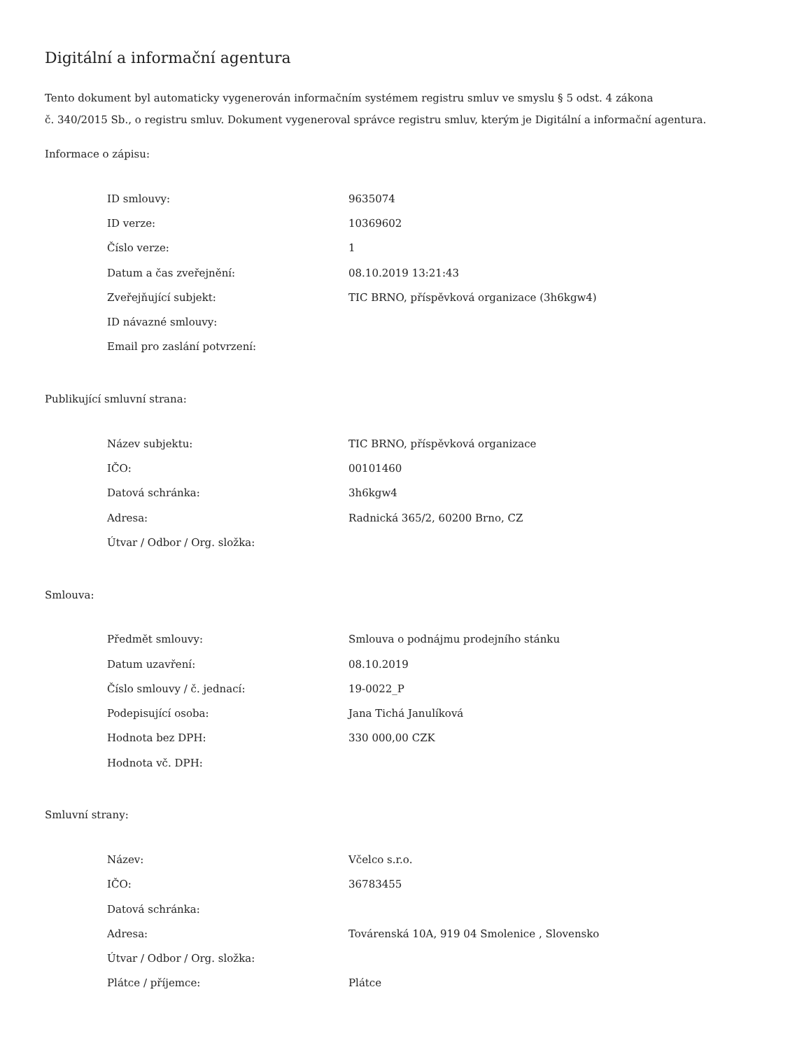Digitální a informační agentura
Tento dokument byl automaticky vygenerován informačním systémem registru smluv ve smyslu § 5 odst. 4 zákona
č. 340/2015 Sb., o registru smluv. Dokument vygeneroval správce registru smluv, kterým je Digitální a informační agentura.
Informace o zápisu:
| ID smlouvy: | 9635074 |
| ID verze: | 10369602 |
| Číslo verze: | 1 |
| Datum a čas zveřejnění: | 08.10.2019 13:21:43 |
| Zveřejňující subjekt: | TIC BRNO, příspěvková organizace (3h6kgw4) |
| ID návazné smlouvy: | |
| Email pro zaslání potvrzení: | |
Publikující smluvní strana:
| Název subjektu: | TIC BRNO, příspěvková organizace |
| IČO: | 00101460 |
| Datová schránka: | 3h6kgw4 |
| Adresa: | Radnická 365/2, 60200 Brno, CZ |
| Útvar / Odbor / Org. složka: | |
Smlouva:
| Předmět smlouvy: | Smlouva o podnájmu prodejního stánku |
| Datum uzavření: | 08.10.2019 |
| Číslo smlouvy / č. jednací: | 19-0022_P |
| Podepisující osoba: | Jana Tichá Janulíková |
| Hodnota bez DPH: | 330 000,00 CZK |
| Hodnota vč. DPH: | |
Smluvní strany:
| Název: | Včelco s.r.o. |
| IČO: | 36783455 |
| Datová schránka: | |
| Adresa: | Továrenská 10A, 919 04 Smolenice , Slovensko |
| Útvar / Odbor / Org. složka: | |
| Plátce / příjemce: | Plátce |